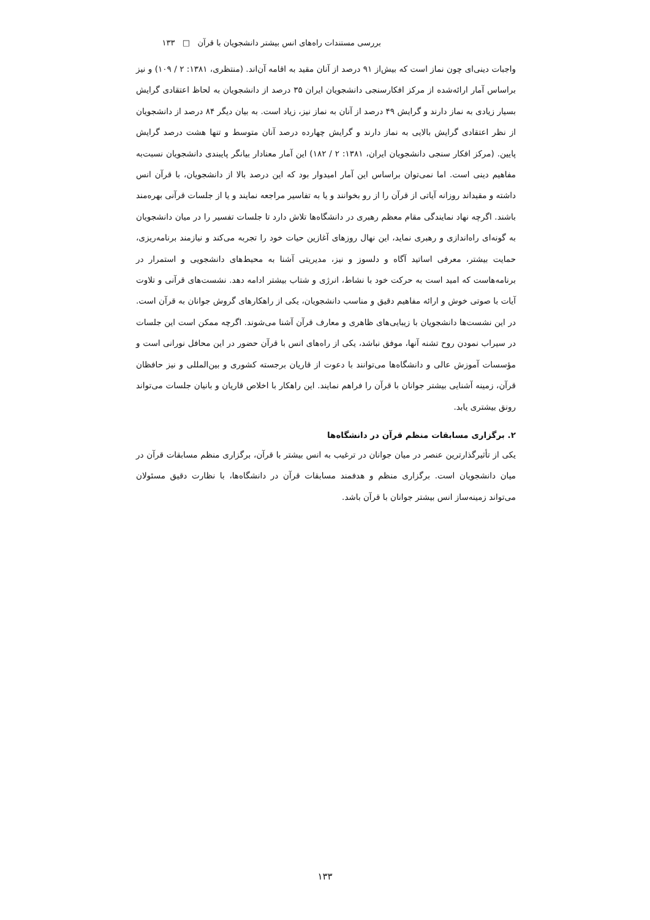بررسی مستندات راه‌های انس بیشتر دانشجویان با قرآن □ ۱۳۳
واجبات دینی‌ای چون نماز است که بیش‌از ۹۱ درصد از آنان مقید به اقامه آن‌اند. (منتظری، ۱۳۸۱: ۲ / ۱۰۹) و نیز براساس آمار ارائه‌شده از مرکز افکارسنجی دانشجویان ایران ۳۵ درصد از دانشجویان به لحاظ اعتقادی گرایش بسیار زیادی به نماز دارند و گرایش ۴۹ درصد از آنان به نماز نیز، زیاد است. به بیان دیگر ۸۴ درصد از دانشجویان از نظر اعتقادی گرایش بالایی به نماز دارند و گرایش چهارده درصد آنان متوسط و تنها هشت درصد گرایش پایین. (مرکز افکار سنجی دانشجویان ایران، ۱۳۸۱: ۲ / ۱۸۲) این آمار معنادار بیانگر پایبندی دانشجویان نسبت‌به مفاهیم دینی است. اما نمی‌توان براساس این آمار امیدوار بود که این درصد بالا از دانشجویان، با قرآن انس داشته و مقیداند روزانه آیاتی از قرآن را از رو بخوانند و یا به تفاسیر مراجعه نمایند و یا از جلسات قرآنی بهره‌مند باشند. اگرچه نهاد نمایندگی مقام معظم رهبری در دانشگاه‌ها تلاش دارد تا جلسات تفسیر را در میان دانشجویان به گونه‌ای راه‌اندازی و رهبری نماید، این نهال روزهای آغازین حیات خود را تجربه می‌کند و نیازمند برنامه‌ریزی، حمایت بیشتر، معرفی اساتید آگاه و دلسوز و نیز، مدیریتی آشنا به محیط‌های دانشجویی و استمرار در برنامه‌هاست که امید است به حرکت خود با نشاط، انرژی و شتاب بیشتر ادامه دهد. نشست‌های قرآنی و تلاوت آیات با صوتی خوش و ارائه مفاهیم دقیق و مناسب دانشجویان، یکی از راهکارهای گروش جوانان به قرآن است. در این نشست‌ها دانشجویان با زیبایی‌های ظاهری و معارف قرآن آشنا می‌شوند. اگرچه ممکن است این جلسات در سیراب نمودن روح تشنه آنها، موفق نباشد، یکی از راه‌های انس با قرآن حضور در این محافل نورانی است و مؤسسات آموزش عالی و دانشگاه‌ها می‌توانند با دعوت از قاریان برجسته کشوری و بین‌المللی و نیز حافظان قرآن، زمینه آشنایی بیشتر جوانان با قرآن را فراهم نمایند. این راهکار با اخلاص قاریان و بانیان جلسات می‌تواند رونق بیشتری یابد.
۲. برگزاری مسابقات منظم قرآن در دانشگاه‌ها
یکی از تأثیرگذارترین عنصر در میان جوانان در ترغیب به انس بیشتر با قرآن، برگزاری منظم مسابقات قرآن در میان دانشجویان است. برگزاری منظم و هدفمند مسابقات قرآن در دانشگاه‌ها، با نظارت دقیق مسئولان می‌تواند زمینه‌ساز انس بیشتر جوانان با قرآن باشد.
۱۳۳